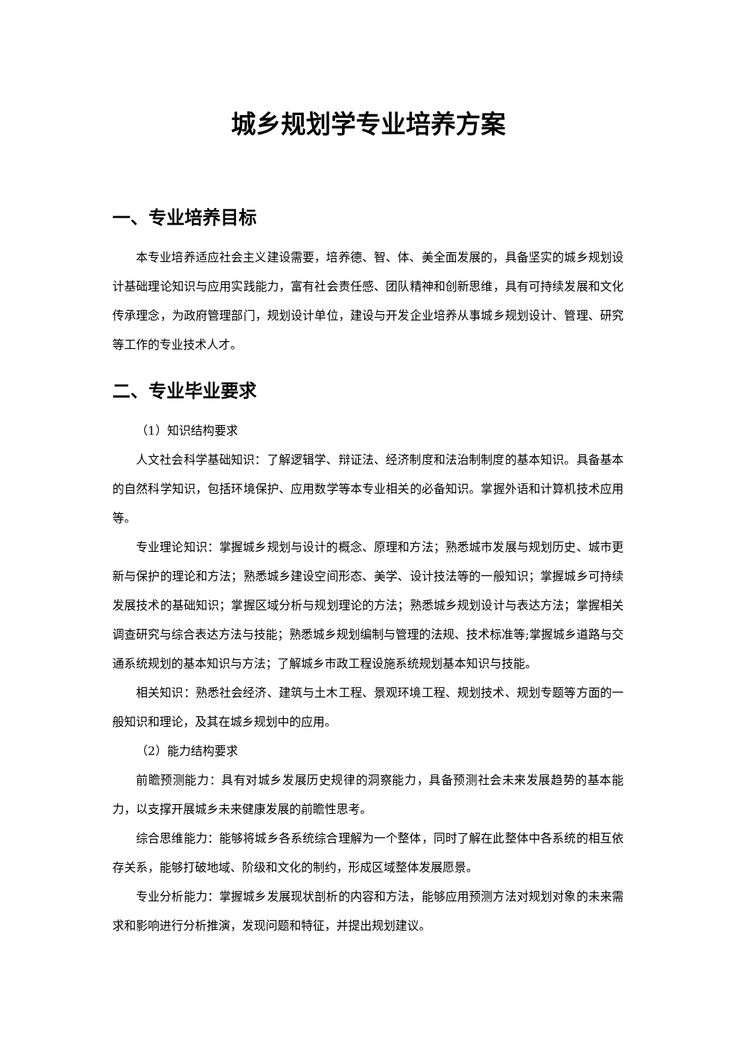城乡规划学专业培养方案
一、专业培养目标
本专业培养适应社会主义建设需要，培养德、智、体、美全面发展的，具备坚实的城乡规划设计基础理论知识与应用实践能力，富有社会责任感、团队精神和创新思维，具有可持续发展和文化传承理念，为政府管理部门，规划设计单位，建设与开发企业培养从事城乡规划设计、管理、研究等工作的专业技术人才。
二、专业毕业要求
（1）知识结构要求
人文社会科学基础知识：了解逻辑学、辩证法、经济制度和法治制制度的基本知识。具备基本的自然科学知识，包括环境保护、应用数学等本专业相关的必备知识。掌握外语和计算机技术应用等。
专业理论知识：掌握城乡规划与设计的概念、原理和方法；熟悉城市发展与规划历史、城市更新与保护的理论和方法；熟悉城乡建设空间形态、美学、设计技法等的一般知识；掌握城乡可持续发展技术的基础知识；掌握区域分析与规划理论的方法；熟悉城乡规划设计与表达方法；掌握相关调查研究与综合表达方法与技能；熟悉城乡规划编制与管理的法规、技术标准等;掌握城乡道路与交通系统规划的基本知识与方法；了解城乡市政工程设施系统规划基本知识与技能。
相关知识：熟悉社会经济、建筑与土木工程、景观环境工程、规划技术、规划专题等方面的一般知识和理论，及其在城乡规划中的应用。
（2）能力结构要求
前瞻预测能力：具有对城乡发展历史规律的洞察能力，具备预测社会未来发展趋势的基本能力，以支撑开展城乡未来健康发展的前瞻性思考。
综合思维能力：能够将城乡各系统综合理解为一个整体，同时了解在此整体中各系统的相互依存关系，能够打破地域、阶级和文化的制约，形成区域整体发展愿景。
专业分析能力：掌握城乡发展现状剖析的内容和方法，能够应用预测方法对规划对象的未来需求和影响进行分析推演，发现问题和特征，并提出规划建议。